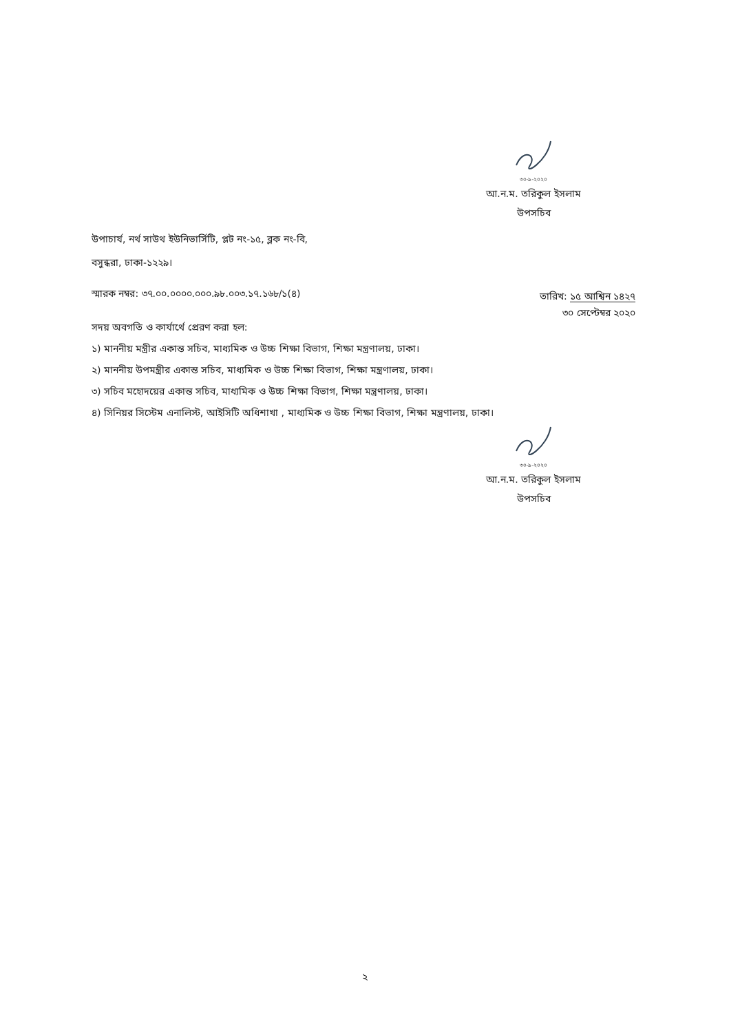৩০-৯-২০২০
আ.ন.ম. তরিকুল ইসলাম
উপসচিব
উপাচার্য, নর্থ সাউথ ইউনিভার্সিটি, প্লট নং-১৫, ব্লক নং-বি,
বসুন্ধরা, ঢাকা-১২২৯।
স্মারক নম্বর: ৩৭.০০.০০০০.০০০.৯৮.০০৩.১৭.১৬৮/১(৪)
তারিখ: ১৫ আশ্বিন ১৪২৭
৩০ সেপ্টেম্বর ২০২০
সদয় অবগতি ও কার্যার্থে প্রেরণ করা হল:
১) মাননীয় মন্ত্রীর একান্ত সচিব, মাধ্যমিক ও উচ্চ শিক্ষা বিভাগ, শিক্ষা মন্ত্রণালয়, ঢাকা।
২) মাননীয় উপমন্ত্রীর একান্ত সচিব, মাধ্যমিক ও উচ্চ শিক্ষা বিভাগ, শিক্ষা মন্ত্রণালয়, ঢাকা।
৩) সচিব মহোদয়ের একান্ত সচিব, মাধ্যমিক ও উচ্চ শিক্ষা বিভাগ, শিক্ষা মন্ত্রণালয়, ঢাকা।
৪) সিনিয়র সিস্টেম এনালিস্ট, আইসিটি অধিশাখা , মাধ্যমিক ও উচ্চ শিক্ষা বিভাগ, শিক্ষা মন্ত্রণালয়, ঢাকা।
৩০-৯-২০২০
আ.ন.ম. তরিকুল ইসলাম
উপসচিব
২